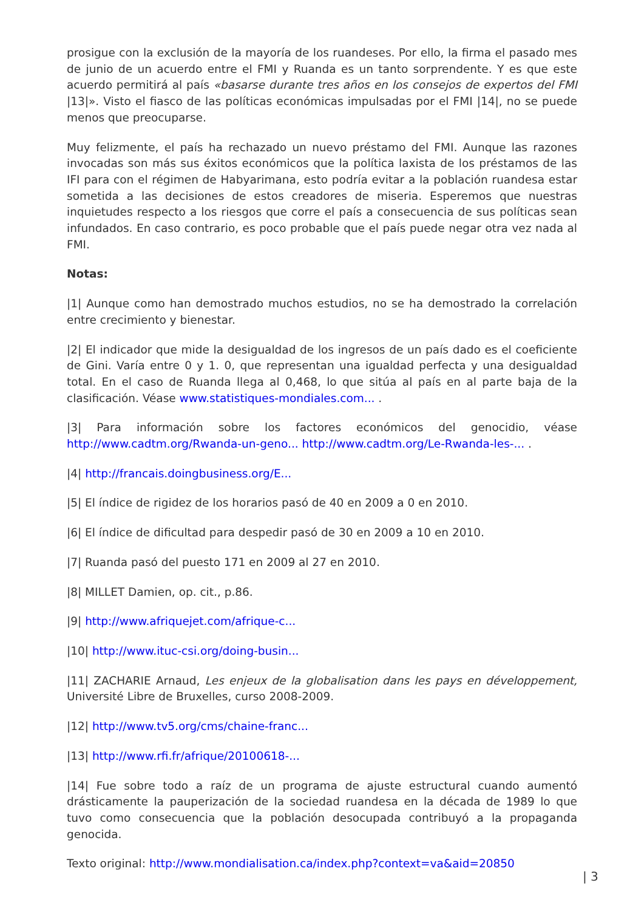prosigue con la exclusión de la mayoría de los ruandeses. Por ello, la firma el pasado mes de junio de un acuerdo entre el FMI y Ruanda es un tanto sorprendente. Y es que este acuerdo permitirá al país «basarse durante tres años en los consejos de expertos del FMI |13|». Visto el fiasco de las políticas económicas impulsadas por el FMI |14|, no se puede menos que preocuparse.
Muy felizmente, el país ha rechazado un nuevo préstamo del FMI. Aunque las razones invocadas son más sus éxitos económicos que la política laxista de los préstamos de las IFI para con el régimen de Habyarimana, esto podría evitar a la población ruandesa estar sometida a las decisiones de estos creadores de miseria. Esperemos que nuestras inquietudes respecto a los riesgos que corre el país a consecuencia de sus políticas sean infundados. En caso contrario, es poco probable que el país puede negar otra vez nada al FMI.
Notas:
|1| Aunque como han demostrado muchos estudios, no se ha demostrado la correlación entre crecimiento y bienestar.
|2| El indicador que mide la desigualdad de los ingresos de un país dado es el coeficiente de Gini. Varía entre 0 y 1. 0, que representan una igualdad perfecta y una desigualdad total. En el caso de Ruanda llega al 0,468, lo que sitúa al país en al parte baja de la clasificación. Véase www.statistiques-mondiales.com... .
|3| Para información sobre los factores económicos del genocidio, véase http://www.cadtm.org/Rwanda-un-geno... http://www.cadtm.org/Le-Rwanda-les-... .
|4| http://francais.doingbusiness.org/E...
|5| El índice de rigidez de los horarios pasó de 40 en 2009 a 0 en 2010.
|6| El índice de dificultad para despedir pasó de 30 en 2009 a 10 en 2010.
|7| Ruanda pasó del puesto 171 en 2009 al 27 en 2010.
|8| MILLET Damien, op. cit., p.86.
|9| http://www.afriquejet.com/afrique-c...
|10| http://www.ituc-csi.org/doing-busin...
|11| ZACHARIE Arnaud, Les enjeux de la globalisation dans les pays en développement, Université Libre de Bruxelles, curso 2008-2009.
|12| http://www.tv5.org/cms/chaine-franc...
|13| http://www.rfi.fr/afrique/20100618-...
|14| Fue sobre todo a raíz de un programa de ajuste estructural cuando aumentó drásticamente la pauperización de la sociedad ruandesa en la década de 1989 lo que tuvo como consecuencia que la población desocupada contribuyó a la propaganda genocida.
Texto original: http://www.mondialisation.ca/index.php?context=va&aid=20850
| 3